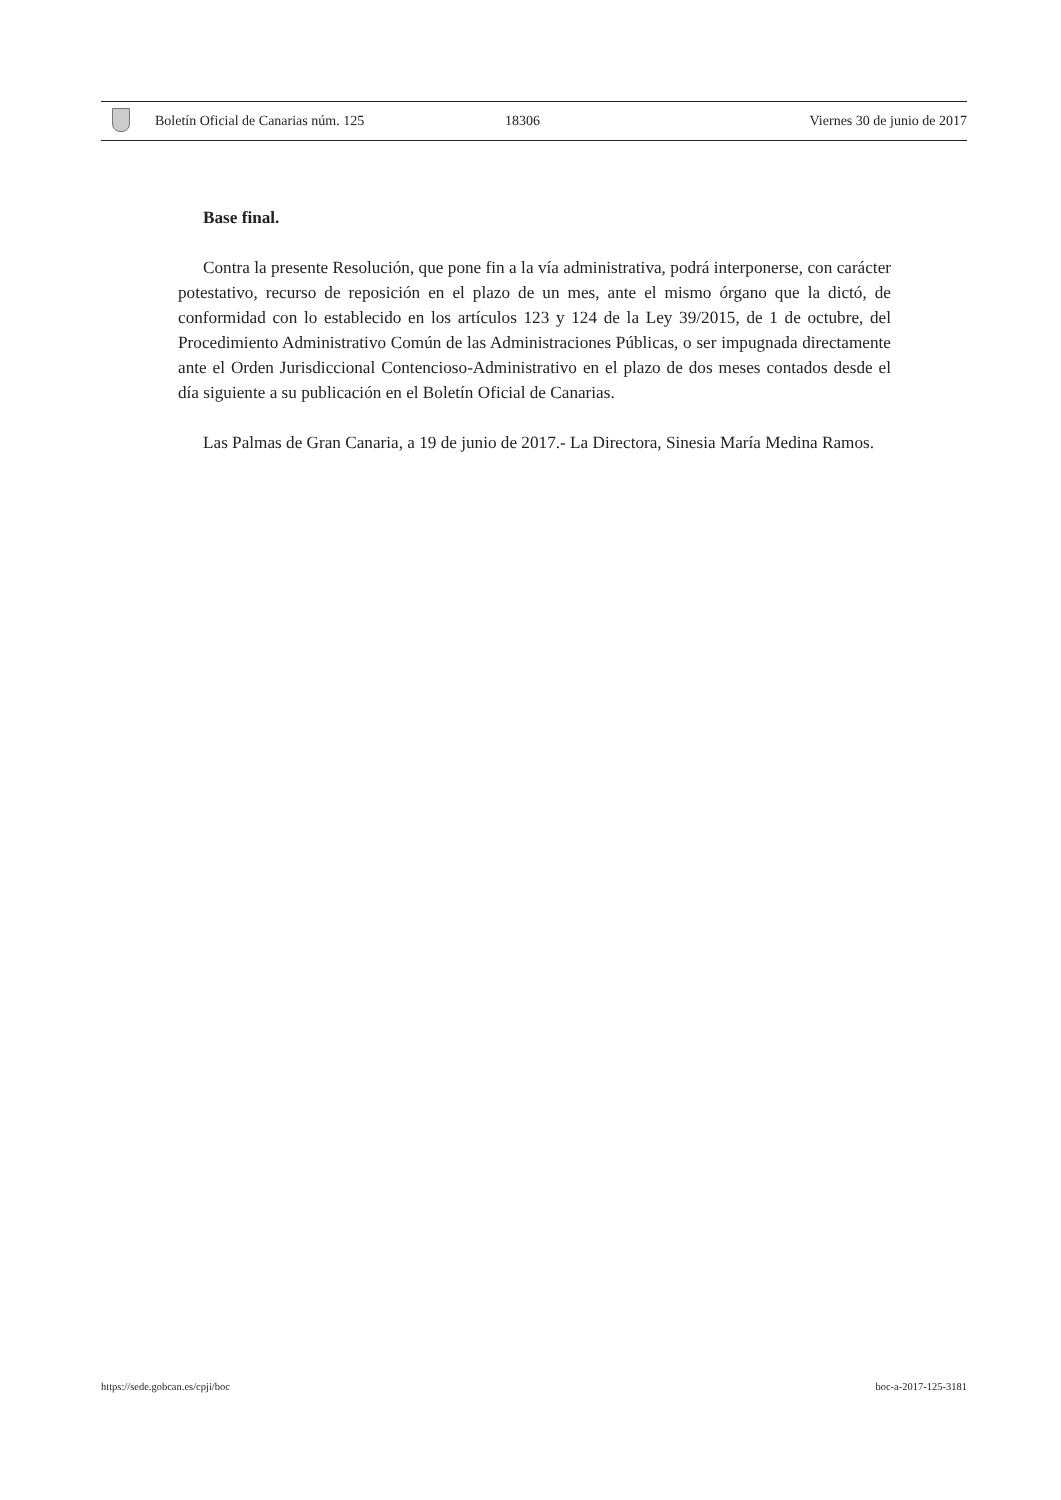Boletín Oficial de Canarias núm. 125 18306 Viernes 30 de junio de 2017
Base final.
Contra la presente Resolución, que pone fin a la vía administrativa, podrá interponerse, con carácter potestativo, recurso de reposición en el plazo de un mes, ante el mismo órgano que la dictó, de conformidad con lo establecido en los artículos 123 y 124 de la Ley 39/2015, de 1 de octubre, del Procedimiento Administrativo Común de las Administraciones Públicas, o ser impugnada directamente ante el Orden Jurisdiccional Contencioso-Administrativo en el plazo de dos meses contados desde el día siguiente a su publicación en el Boletín Oficial de Canarias.
Las Palmas de Gran Canaria, a 19 de junio de 2017.- La Directora, Sinesia María Medina Ramos.
https://sede.gobcan.es/cpji/boc boc-a-2017-125-3181